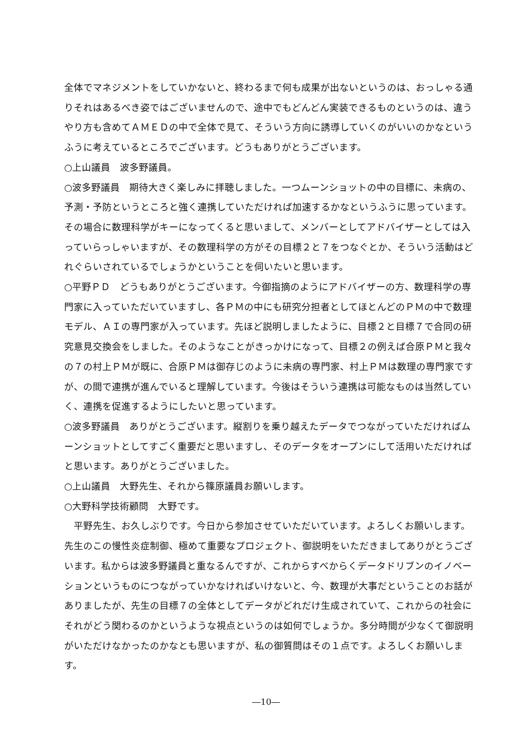全体でマネジメントをしていかないと、終わるまで何も成果が出ないというのは、おっしゃる通りそれはあるべき姿ではございませんので、途中でもどんどん実装できるものというのは、違うやり方も含めてＡＭＥＤの中で全体で見て、そういう方向に誘導していくのがいいのかなというふうに考えているところでございます。どうもありがとうございます。
○上山議員　波多野議員。
○波多野議員　期待大きく楽しみに拝聴しました。一つムーンショットの中の目標に、未病の、予測・予防というところと強く連携していただければ加速するかなというふうに思っています。その場合に数理科学がキーになってくると思いまして、メンバーとしてアドバイザーとしては入っていらっしゃいますが、その数理科学の方がその目標２と７をつなぐとか、そういう活動はどれぐらいされているでしょうかということを伺いたいと思います。
○平野ＰＤ　どうもありがとうございます。今御指摘のようにアドバイザーの方、数理科学の専門家に入っていただいていますし、各ＰＭの中にも研究分担者としてほとんどのＰＭの中で数理モデル、ＡＩの専門家が入っています。先ほど説明しましたように、目標２と目標７で合同の研究意見交換会をしました。そのようなことがきっかけになって、目標２の例えば合原ＰＭと我々の７の村上ＰＭが既に、合原ＰＭは御存じのように未病の専門家、村上ＰＭは数理の専門家ですが、の間で連携が進んでいると理解しています。今後はそういう連携は可能なものは当然していく、連携を促進するようにしたいと思っています。
○波多野議員　ありがとうございます。縦割りを乗り越えたデータでつながっていただければムーンショットとしてすごく重要だと思いますし、そのデータをオープンにして活用いただければと思います。ありがとうございました。
○上山議員　大野先生、それから篠原議員お願いします。
○大野科学技術顧問　大野です。
　平野先生、お久しぶりです。今日から参加させていただいています。よろしくお願いします。先生のこの慢性炎症制御、極めて重要なプロジェクト、御説明をいただきましてありがとうございます。私からは波多野議員と重なるんですが、これからすべからくデータドリブンのイノベーションというものにつながっていかなければいけないと、今、数理が大事だということのお話がありましたが、先生の目標７の全体としてデータがどれだけ生成されていて、これからの社会にそれがどう関わるのかというような視点というのは如何でしょうか。多分時間が少なくて御説明がいただけなかったのかなとも思いますが、私の御質問はその１点です。よろしくお願いします。
―10―